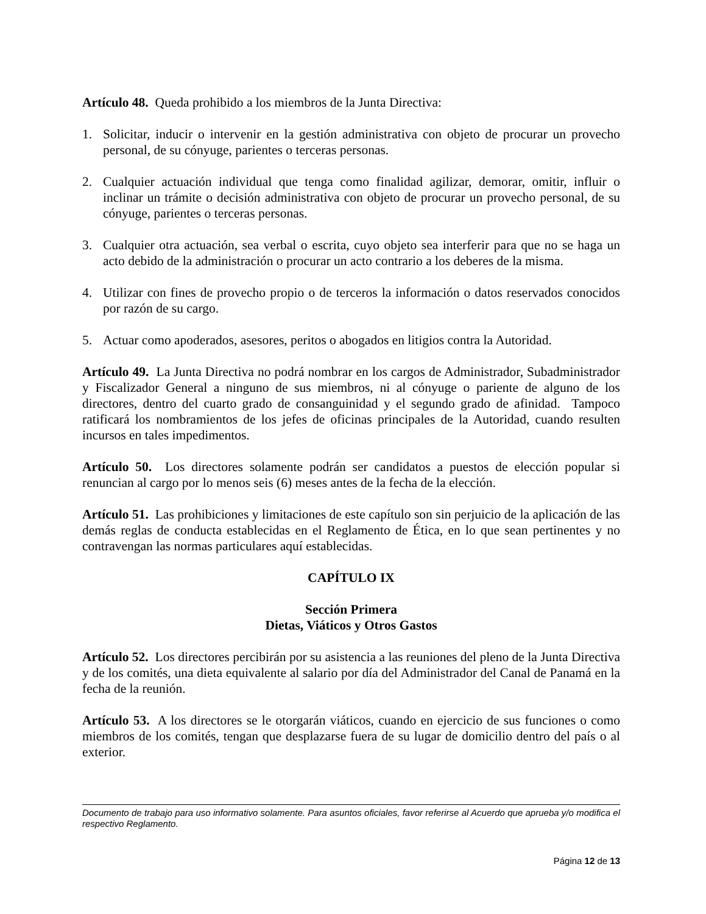Artículo 48. Queda prohibido a los miembros de la Junta Directiva:
1. Solicitar, inducir o intervenir en la gestión administrativa con objeto de procurar un provecho personal, de su cónyuge, parientes o terceras personas.
2. Cualquier actuación individual que tenga como finalidad agilizar, demorar, omitir, influir o inclinar un trámite o decisión administrativa con objeto de procurar un provecho personal, de su cónyuge, parientes o terceras personas.
3. Cualquier otra actuación, sea verbal o escrita, cuyo objeto sea interferir para que no se haga un acto debido de la administración o procurar un acto contrario a los deberes de la misma.
4. Utilizar con fines de provecho propio o de terceros la información o datos reservados conocidos por razón de su cargo.
5. Actuar como apoderados, asesores, peritos o abogados en litigios contra la Autoridad.
Artículo 49. La Junta Directiva no podrá nombrar en los cargos de Administrador, Subadministrador y Fiscalizador General a ninguno de sus miembros, ni al cónyuge o pariente de alguno de los directores, dentro del cuarto grado de consanguinidad y el segundo grado de afinidad. Tampoco ratificará los nombramientos de los jefes de oficinas principales de la Autoridad, cuando resulten incursos en tales impedimentos.
Artículo 50. Los directores solamente podrán ser candidatos a puestos de elección popular si renuncian al cargo por lo menos seis (6) meses antes de la fecha de la elección.
Artículo 51. Las prohibiciones y limitaciones de este capítulo son sin perjuicio de la aplicación de las demás reglas de conducta establecidas en el Reglamento de Ética, en lo que sean pertinentes y no contravengan las normas particulares aquí establecidas.
CAPÍTULO IX
Sección Primera
Dietas, Viáticos y Otros Gastos
Artículo 52. Los directores percibirán por su asistencia a las reuniones del pleno de la Junta Directiva y de los comités, una dieta equivalente al salario por día del Administrador del Canal de Panamá en la fecha de la reunión.
Artículo 53. A los directores se le otorgarán viáticos, cuando en ejercicio de sus funciones o como miembros de los comités, tengan que desplazarse fuera de su lugar de domicilio dentro del país o al exterior.
Documento de trabajo para uso informativo solamente. Para asuntos oficiales, favor referirse al Acuerdo que aprueba y/o modifica el respectivo Reglamento.
Página 12 de 13